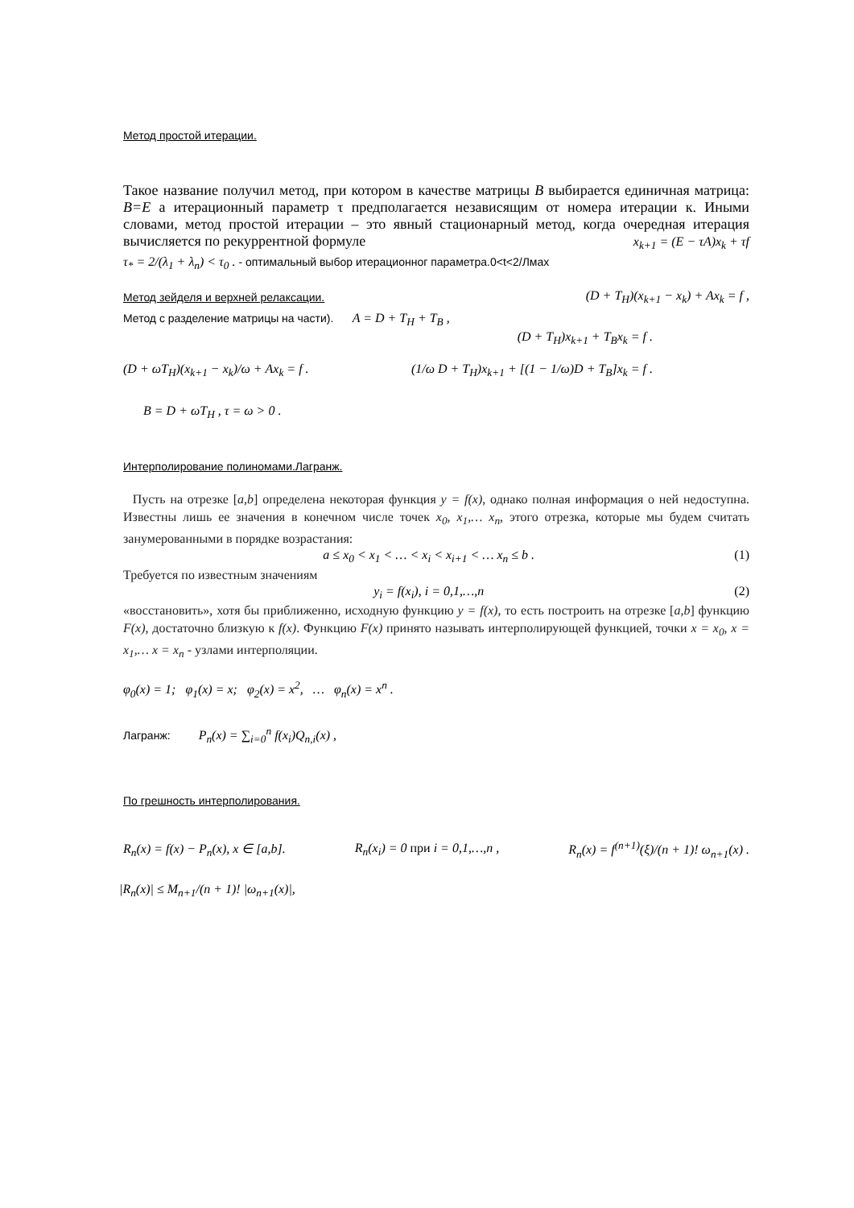Метод простой итерации.
Такое название получил метод, при котором в качестве матрицы B выбирается единичная матрица: B=E а итерационный параметр τ предполагается независящим от номера итерации к. Иными словами, метод простой итерации – это явный стационарный метод, когда очередная итерация вычисляется по рекуррентной формуле x<sub>k+1</sub> = (E − τA)x<sub>k</sub> + τf
τ<sub>*</sub> = 2/(λ<sub>1</sub> + λ<sub>n</sub>) < τ<sub>0</sub> . - оптимальный выбор итерационног параметра.0<t<2/Лмах
Метод зейделя и верхней релаксации.
(D + T<sub>H</sub>)(x<sub>k+1</sub> − x<sub>k</sub>) + Ax<sub>k</sub> = f ,
Метод с разделение матрицы на части). A = D + T<sub>H</sub> + T<sub>B</sub> ,
(D + T<sub>H</sub>)x<sub>k+1</sub> + T<sub>B</sub>x<sub>k</sub> = f .
(D + ωT<sub>H</sub>)(x<sub>k+1</sub> − x<sub>k</sub>)/ω + Ax<sub>k</sub> = f . (1/ω D + T<sub>H</sub>)x<sub>k+1</sub> + [(1 − 1/ω)D + T<sub>B</sub>]x<sub>k</sub> = f .
B = D + ωT<sub>H</sub> , τ = ω > 0 .
Интерполирование полиномами.Лагранж.
Пусть на отрезке [a,b] определена некоторая функция y = f(x), однако полная информация о ней недоступна. Известны лишь ее значения в конечном числе точек x<sub>0</sub>, x<sub>1</sub>,… x<sub>n</sub>, этого отрезка, которые мы будем считать занумерованными в порядке возрастания:
a ≤ x<sub>0</sub> < x<sub>1</sub> < … < x<sub>i</sub> < x<sub>i+1</sub> < … x<sub>n</sub> ≤ b . (1)
Требуется по известным значениям
y<sub>i</sub> = f(x<sub>i</sub>), i = 0,1,…,n (2)
«восстановить», хотя бы приближенно, исходную функцию y = f(x), то есть построить на отрезке [a,b] функцию F(x), достаточно близкую к f(x). Функцию F(x) принято называть интерполирующей функцией, точки x = x<sub>0</sub>, x = x<sub>1</sub>,… x = x<sub>n</sub> - узлами интерполяции.
φ<sub>0</sub>(x) = 1; φ<sub>1</sub>(x) = x; φ<sub>2</sub>(x) = x<sup>2</sup>, … φ<sub>n</sub>(x) = x<sup>n</sup> .
Лагранж: P<sub>n</sub>(x) = ∑<sub>i=0</sub><sup>n</sup> f(x<sub>i</sub>)Q<sub>n,i</sub>(x) ,
По грешность интерполирования.
R<sub>n</sub>(x) = f(x) − P<sub>n</sub>(x), x ∈ [a,b]. R<sub>n</sub>(x<sub>i</sub>) = 0 при i = 0,1,…,n , R<sub>n</sub>(x) = f<sup>(n+1)</sup>(ξ)/(n + 1)! ω<sub>n+1</sub>(x) .
|R<sub>n</sub>(x)| ≤ M<sub>n+1</sub>/(n + 1)! |ω<sub>n+1</sub>(x)|,